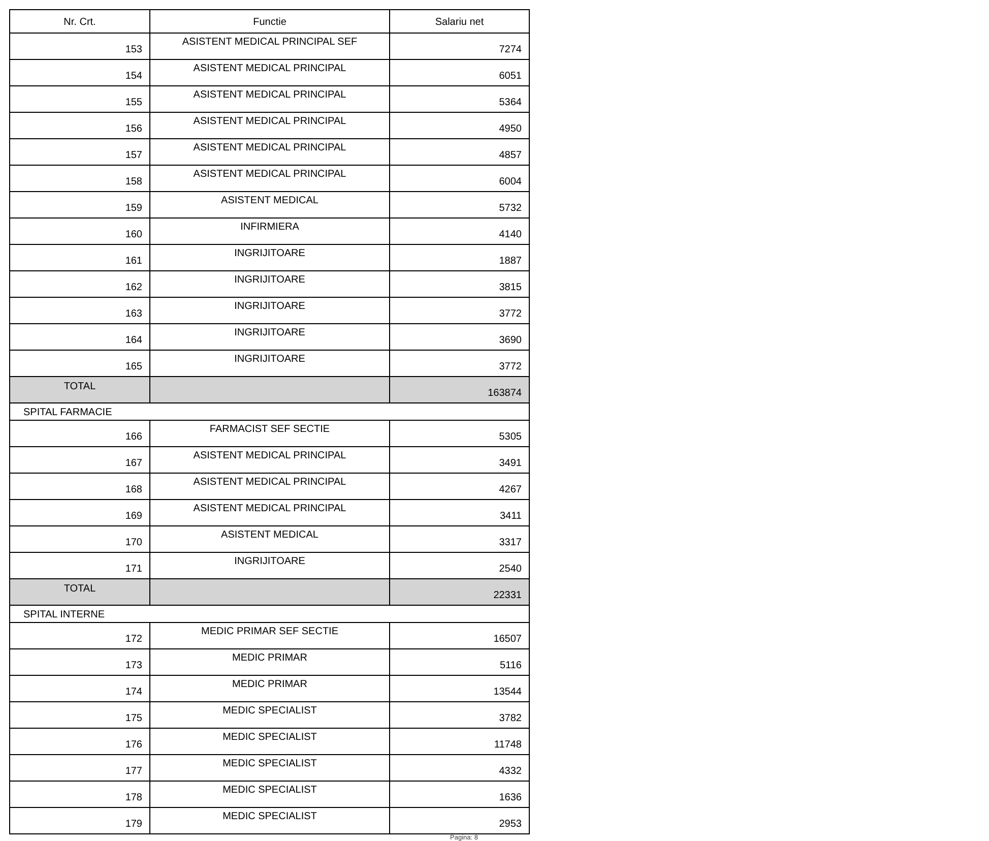| Nr. Crt. | Functie | Salariu net |
| --- | --- | --- |
| 153 | ASISTENT MEDICAL PRINCIPAL SEF | 7274 |
| 154 | ASISTENT MEDICAL PRINCIPAL | 6051 |
| 155 | ASISTENT MEDICAL PRINCIPAL | 5364 |
| 156 | ASISTENT MEDICAL PRINCIPAL | 4950 |
| 157 | ASISTENT MEDICAL PRINCIPAL | 4857 |
| 158 | ASISTENT MEDICAL PRINCIPAL | 6004 |
| 159 | ASISTENT MEDICAL | 5732 |
| 160 | INFIRMIERA | 4140 |
| 161 | INGRIJITOARE | 1887 |
| 162 | INGRIJITOARE | 3815 |
| 163 | INGRIJITOARE | 3772 |
| 164 | INGRIJITOARE | 3690 |
| 165 | INGRIJITOARE | 3772 |
| TOTAL | | 163874 |
| SPITAL FARMACIE | | |
| 166 | FARMACIST SEF SECTIE | 5305 |
| 167 | ASISTENT MEDICAL PRINCIPAL | 3491 |
| 168 | ASISTENT MEDICAL PRINCIPAL | 4267 |
| 169 | ASISTENT MEDICAL PRINCIPAL | 3411 |
| 170 | ASISTENT MEDICAL | 3317 |
| 171 | INGRIJITOARE | 2540 |
| TOTAL | | 22331 |
| SPITAL INTERNE | | |
| 172 | MEDIC PRIMAR SEF SECTIE | 16507 |
| 173 | MEDIC PRIMAR | 5116 |
| 174 | MEDIC PRIMAR | 13544 |
| 175 | MEDIC SPECIALIST | 3782 |
| 176 | MEDIC SPECIALIST | 11748 |
| 177 | MEDIC SPECIALIST | 4332 |
| 178 | MEDIC SPECIALIST | 1636 |
| 179 | MEDIC SPECIALIST | 2953 |
Pagina: 8